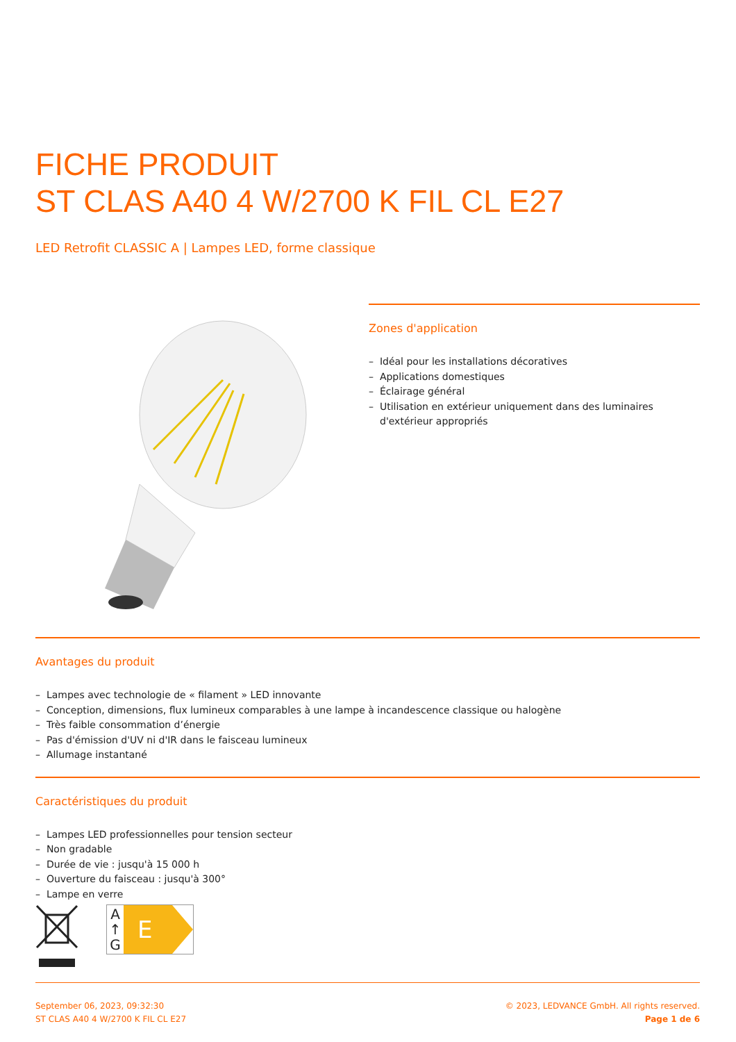FICHE PRODUIT
ST CLAS A40 4 W/2700 K FIL CL E27
LED Retrofit CLASSIC A | Lampes LED, forme classique
Zones d'application
– Idéal pour les installations décoratives
– Applications domestiques
– Éclairage général
– Utilisation en extérieur uniquement dans des luminaires d'extérieur appropriés
Avantages du produit
– Lampes avec technologie de « filament » LED innovante
– Conception, dimensions, flux lumineux comparables à une lampe à incandescence classique ou halogène
– Très faible consommation d’énergie
– Pas d'émission d'UV ni d'IR dans le faisceau lumineux
– Allumage instantané
Caractéristiques du produit
– Lampes LED professionnelles pour tension secteur
– Non gradable
– Durée de vie : jusqu'à 15 000 h
– Ouverture du faisceau : jusqu'à 300°
– Lampe en verre
A
↑
G
E
September 06, 2023, 09:32:30
ST CLAS A40 4 W/2700 K FIL CL E27
© 2023, LEDVANCE GmbH. All rights reserved.
Page 1 de 6